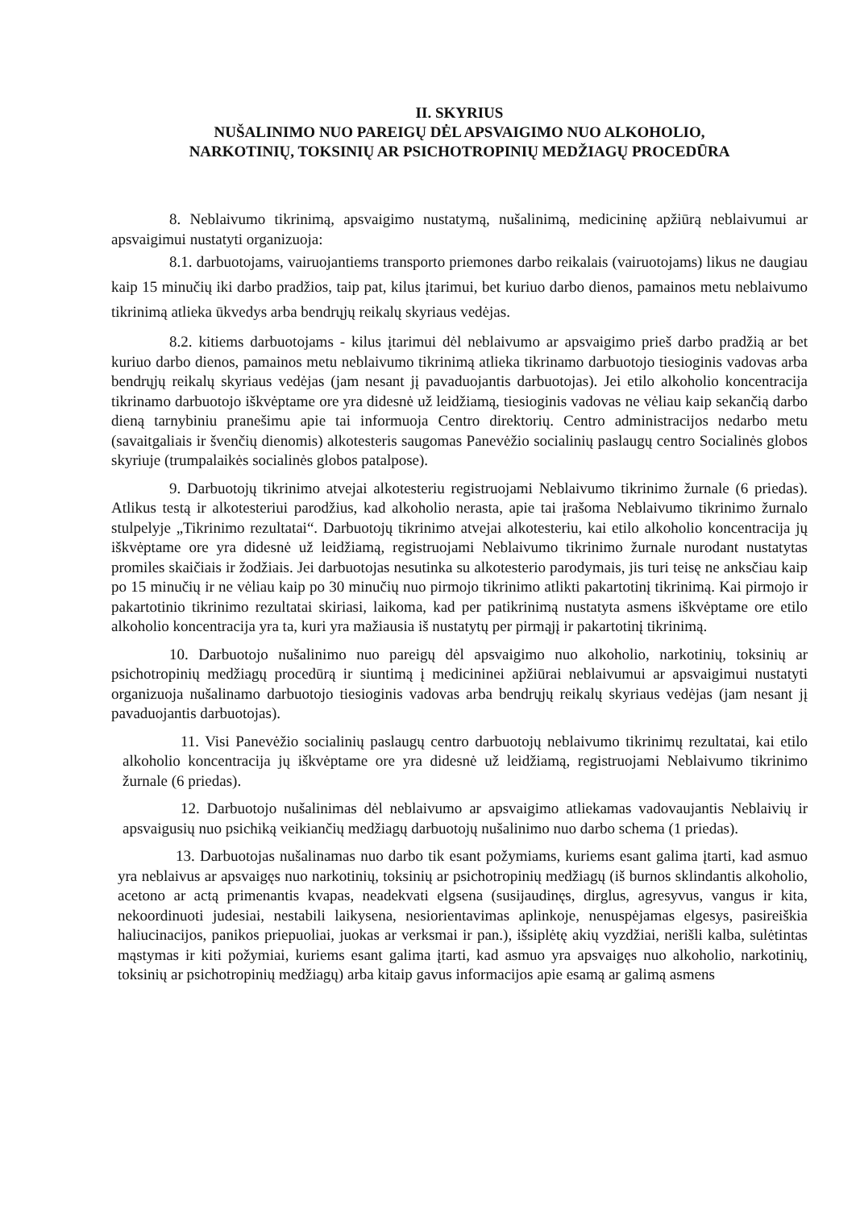II. SKYRIUS
NUŠALINIMO NUO PAREIGŲ DĖL APSVAIGIMO NUO ALKOHOLIO,
NARKOTINIŲ, TOKSINIŲ AR PSICHOTROPINIŲ MEDŽIAGŲ PROCEDŪRA
8. Neblaivumo tikrinimą, apsvaigimo nustatymą, nušalinimą, medicininę apžiūrą neblaivumui ar apsvaigimui nustatyti organizuoja:
8.1. darbuotojams, vairuojantiems transporto priemones darbo reikalais (vairuotojams) likus ne daugiau kaip 15 minučių iki darbo pradžios, taip pat, kilus įtarimui, bet kuriuo darbo dienos, pamainos metu neblaivumo tikrinimą atlieka ūkvedys arba bendrųjų reikalų skyriaus vedėjas.
8.2. kitiems darbuotojams - kilus įtarimui dėl neblaivumo ar apsvaigimo prieš darbo pradžią ar bet kuriuo darbo dienos, pamainos metu neblaivumo tikrinimą atlieka tikrinamo darbuotojo tiesioginis vadovas arba bendrųjų reikalų skyriaus vedėjas (jam nesant jį pavaduojantis darbuotojas). Jei etilo alkoholio koncentracija tikrinamo darbuotojo iškvėptame ore yra didesnė už leidžiamą, tiesioginis vadovas ne vėliau kaip sekančią darbo dieną tarnybiniu pranešimu apie tai informuoja Centro direktorių. Centro administracijos nedarbo metu (savaitgaliais ir švenčių dienomis) alkotesteris saugomas Panevėžio socialinių paslaugų centro Socialinės globos skyriuje (trumpalaikės socialinės globos patalpose).
9. Darbuotojų tikrinimo atvejai alkotesteriu registruojami Neblaivumo tikrinimo žurnale (6 priedas). Atlikus testą ir alkotesteriui parodžius, kad alkoholio nerasta, apie tai įrašoma Neblaivumo tikrinimo žurnalo stulpelyje „Tikrinimo rezultatai“. Darbuotojų tikrinimo atvejai alkotesteriu, kai etilo alkoholio koncentracija jų iškvėptame ore yra didesnė už leidžiamą, registruojami Neblaivumo tikrinimo žurnale nurodant nustatytas promiles skaičiais ir žodžiais. Jei darbuotojas nesutinka su alkotesterio parodymais, jis turi teisę ne anksčiau kaip po 15 minučių ir ne vėliau kaip po 30 minučių nuo pirmojo tikrinimo atlikti pakartotinį tikrinimą. Kai pirmojo ir pakartotinio tikrinimo rezultatai skiriasi, laikoma, kad per patikrinimą nustatyta asmens iškvėptame ore etilo alkoholio koncentracija yra ta, kuri yra mažiausia iš nustatytų per pirmąjį ir pakartotinį tikrinimą.
10. Darbuotojo nušalinimo nuo pareigų dėl apsvaigimo nuo alkoholio, narkotinių, toksinių ar psichotropinių medžiagų procedūrą ir siuntimą į medicininei apžiūrai neblaivumui ar apsvaigimui nustatyti organizuoja nušalinamo darbuotojo tiesioginis vadovas arba bendrųjų reikalų skyriaus vedėjas (jam nesant jį pavaduojantis darbuotojas).
11. Visi Panevėžio socialinių paslaugų centro darbuotojų neblaivumo tikrinimų rezultatai, kai etilo alkoholio koncentracija jų iškvėptame ore yra didesnė už leidžiamą, registruojami Neblaivumo tikrinimo žurnale (6 priedas).
12. Darbuotojo nušalinimas dėl neblaivumo ar apsvaigimo atliekamas vadovaujantis Neblaivių ir apsvaigusių nuo psichiką veikiančių medžiagų darbuotojų nušalinimo nuo darbo schema (1 priedas).
13. Darbuotojas nušalinamas nuo darbo tik esant požymiams, kuriems esant galima įtarti, kad asmuo yra neblaivus ar apsvaigęs nuo narkotinių, toksinių ar psichotropinių medžiagų (iš burnos sklindantis alkoholio, acetono ar actą primenantis kvapas, neadekvati elgsena (susijaudinęs, dirglus, agresyvus, vangus ir kita, nekoordinuoti judesiai, nestabili laikysena, nesiorientavimas aplinkoje, nenuspėjamas elgesys, pasireiškia haliucinacijos, panikos priepuoliai, juokas ar verksmai ir pan.), išsiplėtę akių vyzdžiai, nerišli kalba, sulėtintas mąstymas ir kiti požymiai, kuriems esant galima įtarti, kad asmuo yra apsvaigęs nuo alkoholio, narkotinių, toksinių ar psichotropinių medžiagų) arba kitaip gavus informacijos apie esamą ar galimą asmens